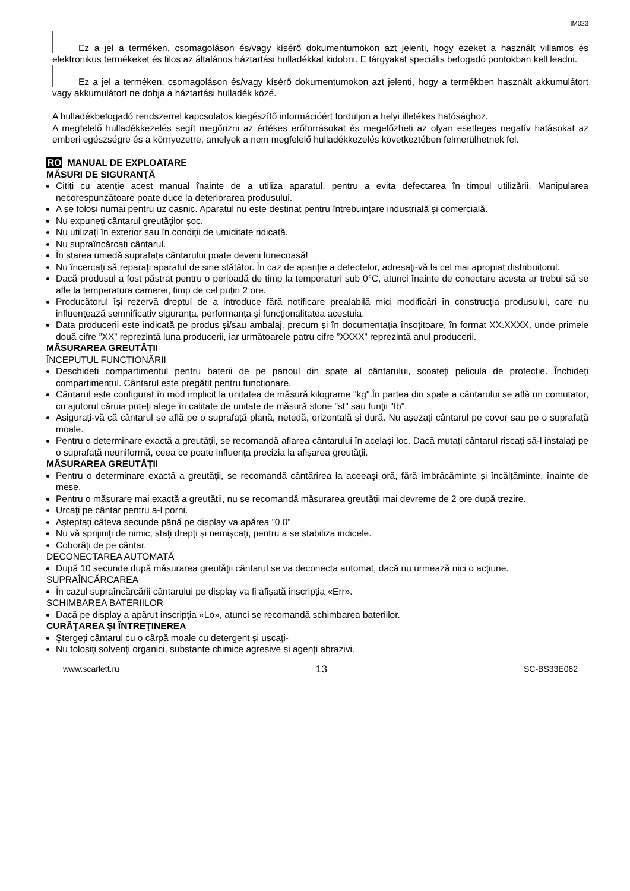IM023
Ez a jel a terméken, csomagoláson és/vagy kísérő dokumentumokon azt jelenti, hogy ezeket a használt villamos és elektronikus termékeket és tilos az általános háztartási hulladékkal kidobni. E tárgyakat speciális befogadó pontokban kell leadni.
Ez a jel a terméken, csomagoláson és/vagy kísérő dokumentumokon azt jelenti, hogy a termékben használt akkumulátort vagy akkumulátort ne dobja a háztartási hulladék közé.
A hulladékbefogadó rendszerrel kapcsolatos kiegészítő információért forduljon a helyi illetékes hatósághoz.
A megfelelő hulladékkezelés segít megőrizni az értékes erőforrásokat és megelőzheti az olyan esetleges negatív hatásokat az emberi egészségre és a környezetre, amelyek a nem megfelelő hulladékkezelés következtében felmerülhetnek fel.
RO MANUAL DE EXPLOATARE
MĂSURI DE SIGURANŢĂ
Citiți cu atenție acest manual înainte de a utiliza aparatul, pentru a evita defectarea în timpul utilizării. Manipularea necorespunzătoare poate duce la deteriorarea produsului.
A se folosi numai pentru uz casnic. Aparatul nu este destinat pentru întrebuinţare industrială și comercială.
Nu expuneți cântarul greutăţilor șoc.
Nu utilizați în exterior sau în condiții de umiditate ridicată.
Nu supraîncărcați cântarul.
În starea umedă suprafața cântarului poate deveni lunecoasă!
Nu încercaţi să reparaţi aparatul de sine stătător. În caz de apariţie a defectelor, adresaţi-vă la cel mai apropiat distribuitorul.
Dacă produsul a fost păstrat pentru o perioadă de timp la temperaturi sub 0°C, atunci înainte de conectare acesta ar trebui să se afle la temperatura camerei, timp de cel puțin 2 ore.
Producătorul își rezervă dreptul de a introduce fără notificare prealabilă mici modificări în construcţia produsului, care nu influenţează semnificativ siguranţa, performanţa şi funcţionalitatea acestuia.
Data producerii este indicată pe produs și/sau ambalaj, precum și în documentația însoțitoare, în format XX.XXXX, unde primele două cifre ”XX” reprezintă luna producerii, iar următoarele patru cifre ”XXXX” reprezintă anul producerii.
MĂSURAREA GREUTĂȚII
ÎNCEPUTUL FUNCȚIONĂRII
Deschideți compartimentul pentru baterii de pe panoul din spate al cântarului, scoateți pelicula de protecție. Închideți compartimentul. Cântarul este pregătit pentru funcționare.
Cântarul este configurat în mod implicit la unitatea de măsură kilograme "kg".În partea din spate a cântarului se află un comutator, cu ajutorul căruia puteţi alege în calitate de unitate de măsură stone "st" sau funţii "Ib".
Asigurați-vă că cântarul se află pe o suprafață plană, netedă, orizontală și dură. Nu așezați cântarul pe covor sau pe o suprafață moale.
Pentru o determinare exactă a greutății, se recomandă aflarea cântarului în același loc. Dacă mutaţi cântarul riscați să-l instalați pe o suprafață neuniformă, ceea ce poate influenţa precizia la afișarea greutăţii.
MĂSURAREA GREUTĂȚII
Pentru o determinare exactă a greutății, se recomandă cântărirea la aceeaşi oră, fără îmbrăcăminte și încălțăminte, înainte de mese.
Pentru o măsurare mai exactă a greutății, nu se recomandă măsurarea greutății mai devreme de 2 ore după trezire.
Urcaţi pe cântar pentru a-l porni.
Așteptați câteva secunde până pe display va apărea ”0.0”
Nu vă sprijiniţi de nimic, staţi drepți și nemișcați, pentru a se stabiliza indicele.
Coborâți de pe cântar.
DECONECTAREA AUTOMATĂ
După 10 secunde după măsurarea greutății cântarul se va deconecta automat, dacă nu urmează nici o acțiune.
SUPRAÎNCĂRCAREA
În cazul supraîncărcării cântarului pe display va fi afișată inscripția «Err».
SCHIMBAREA BATERIILOR
Dacă pe display a apărut inscripția «Lo», atunci se recomandă schimbarea bateriilor.
CURĂŢAREA ŞI ÎNTREŢINEREA
Ştergeți cântarul cu o cârpă moale cu detergent și uscaţi-
Nu folosiți solvenți organici, substanțe chimice agresive și agenţi abrazivi.
www.scarlett.ru 13 SC-BS33E062